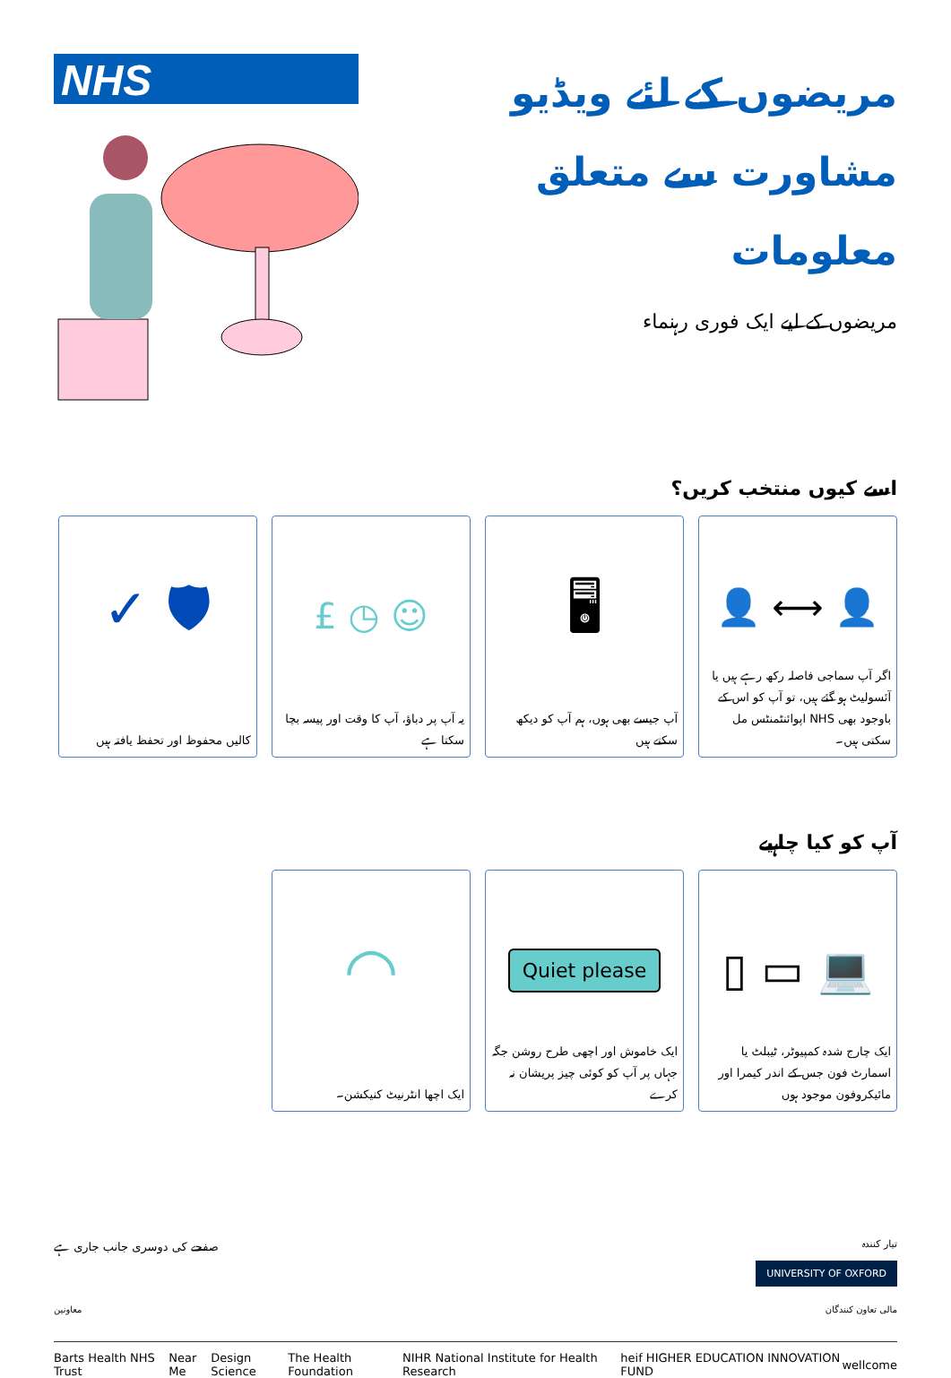NHS
مریضوں کے لئے ویڈیو مشاورت سے متعلق معلومات
مریضوں کے لیے ایک فوری رہنماء
اسے کیوں منتخب کریں؟
👤 ⟷ 👤
اگر آپ سماجی فاصلہ رکھ رہے ہیں یا آئسولیٹ ہو گئے ہیں، تو آپ کو اس کے باوجود بھی NHS اپوائنٹمنٹس مل سکتی ہیں۔
🖥
آپ جیسے بھی ہوں، ہم آپ کو دیکھ سکتے ہیں
☺ ◷ £
یہ آپ پر دباؤ، آپ کا وقت اور پیسہ بچا سکتا ہے
🛡 ✓
کالیں محفوظ اور تحفظ یافتہ ہیں
آپ کو کیا چاہیے
💻 ▭ ▯
ایک چارج شدہ کمپیوٹر، ٹیبلٹ یا اسمارٹ فون جس کے اندر کیمرا اور مائیکروفون موجود ہوں
Quiet please
ایک خاموش اور اچھی طرح روشن جگہ جہاں پر آپ کو کوئی چیز پریشان نہ کرے
◠
ایک اچھا انٹرنیٹ کنیکشن۔
صفحے کی دوسری جانب جاری ہے
تیار کنندہ
UNIVERSITY OF OXFORD
معاونین مالی تعاون کنندگان
Barts Health NHS Trust Near Me Design Science The Health Foundation NIHR National Institute for Health Research heif HIGHER EDUCATION INNOVATION FUND wellcome